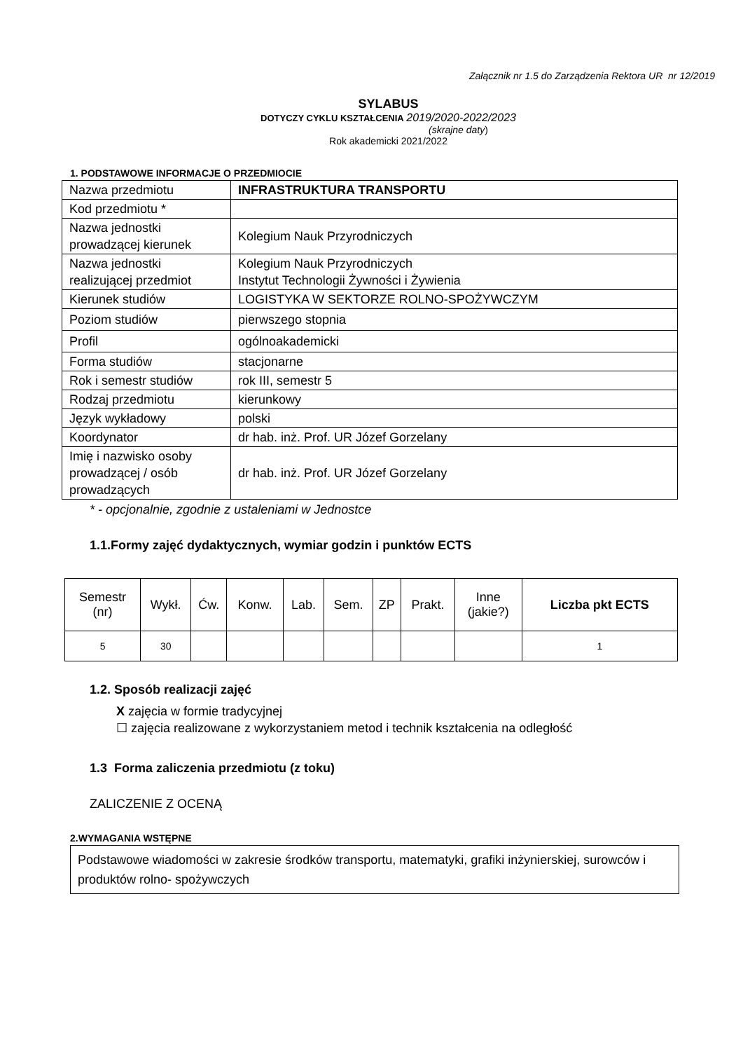Załącznik nr 1.5 do Zarządzenia Rektora UR nr 12/2019
SYLABUS
DOTYCZY CYKLU KSZTAŁCENIA 2019/2020-2022/2023
(skrajne daty)
Rok akademicki 2021/2022
1. PODSTAWOWE INFORMACJE O PRZEDMIOCIE
| Nazwa przedmiotu | INFRASTRUKTURA TRANSPORTU |
| Kod przedmiotu * | |
| Nazwa jednostki prowadzącej kierunek | Kolegium Nauk Przyrodniczych |
| Nazwa jednostki realizującej przedmiot | Kolegium Nauk Przyrodniczych Instytut Technologii Żywności i Żywienia |
| Kierunek studiów | LOGISTYKA W SEKTORZE ROLNO-SPOŻYWCZYM |
| Poziom studiów | pierwszego stopnia |
| Profil | ogólnoakademicki |
| Forma studiów | stacjonarne |
| Rok i semestr studiów | rok III, semestr 5 |
| Rodzaj przedmiotu | kierunkowy |
| Język wykładowy | polski |
| Koordynator | dr hab. inż. Prof. UR Józef Gorzelany |
| Imię i nazwisko osoby prowadzącej / osób prowadzących | dr hab. inż. Prof. UR Józef Gorzelany |
* - opcjonalnie, zgodnie z ustaleniami w Jednostce
1.1.Formy zajęć dydaktycznych, wymiar godzin i punktów ECTS
| Semestr (nr) | Wykł. | Ćw. | Konw. | Lab. | Sem. | ZP | Prakt. | Inne (jakie?) | Liczba pkt ECTS |
| --- | --- | --- | --- | --- | --- | --- | --- | --- | --- |
| 5 | 30 | | | | | | | | 1 |
1.2. Sposób realizacji zajęć
X zajęcia w formie tradycyjnej
☐ zajęcia realizowane z wykorzystaniem metod i technik kształcenia na odległość
1.3 Forma zaliczenia przedmiotu (z toku)
ZALICZENIE Z OCENĄ
2.WYMAGANIA WSTĘPNE
Podstawowe wiadomości w zakresie środków transportu, matematyki, grafiki inżynierskiej, surowców i produktów rolno- spożywczych